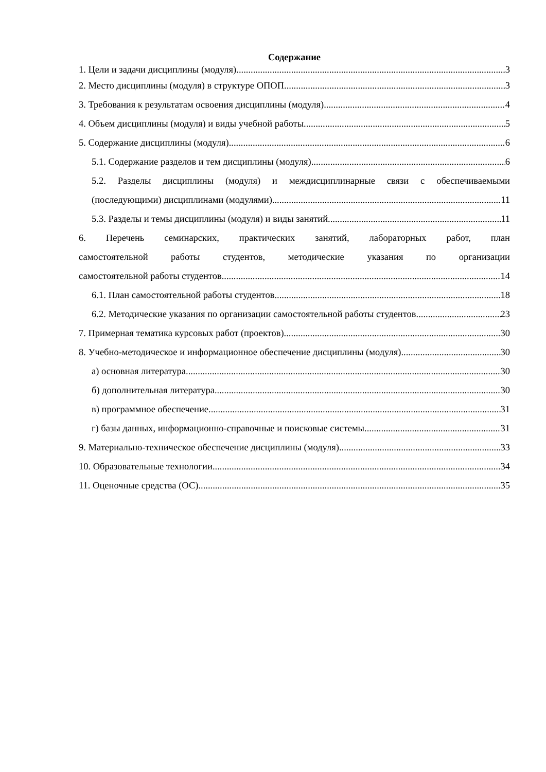Содержание
1. Цели и задачи дисциплины (модуля) 3
2. Место дисциплины (модуля) в структуре ОПОП 3
3. Требования к результатам освоения дисциплины (модуля) 4
4. Объем дисциплины (модуля) и виды учебной работы 5
5. Содержание дисциплины (модуля) 6
5.1. Содержание разделов и тем дисциплины (модуля) 6
5.2. Разделы дисциплины (модуля) и междисциплинарные связи с обеспечиваемыми
(последующими) дисциплинами (модулями) 11
5.3. Разделы и темы дисциплины (модуля) и виды занятий 11
6. Перечень семинарских, практических занятий, лабораторных работ, план
самостоятельной работы студентов, методические указания по организации
самостоятельной работы студентов 14
6.1. План самостоятельной работы студентов 18
6.2. Методические указания по организации самостоятельной работы студентов 23
7. Примерная тематика курсовых работ (проектов) 30
8. Учебно-методическое и информационное обеспечение дисциплины (модуля) 30
а) основная литература 30
б) дополнительная литература 30
в) программное обеспечение 31
г) базы данных, информационно-справочные и поисковые системы 31
9. Материально-техническое обеспечение дисциплины (модуля) 33
10. Образовательные технологии 34
11. Оценочные средства (ОС) 35